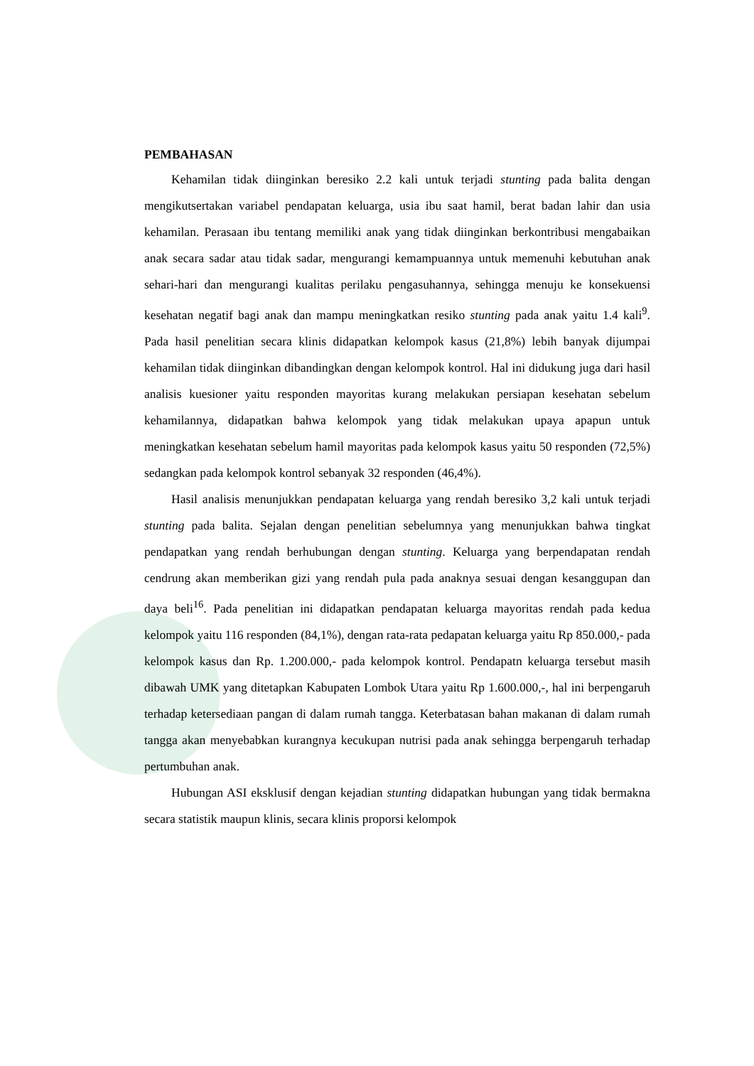PEMBAHASAN
Kehamilan tidak diinginkan beresiko 2.2 kali untuk terjadi stunting pada balita dengan mengikutsertakan variabel pendapatan keluarga, usia ibu saat hamil, berat badan lahir dan usia kehamilan. Perasaan ibu tentang memiliki anak yang tidak diinginkan berkontribusi mengabaikan anak secara sadar atau tidak sadar, mengurangi kemampuannya untuk memenuhi kebutuhan anak sehari-hari dan mengurangi kualitas perilaku pengasuhannya, sehingga menuju ke konsekuensi kesehatan negatif bagi anak dan mampu meningkatkan resiko stunting pada anak yaitu 1.4 kali<sup>9</sup>. Pada hasil penelitian secara klinis didapatkan kelompok kasus (21,8%) lebih banyak dijumpai kehamilan tidak diinginkan dibandingkan dengan kelompok kontrol. Hal ini didukung juga dari hasil analisis kuesioner yaitu responden mayoritas kurang melakukan persiapan kesehatan sebelum kehamilannya, didapatkan bahwa kelompok yang tidak melakukan upaya apapun untuk meningkatkan kesehatan sebelum hamil mayoritas pada kelompok kasus yaitu 50 responden (72,5%) sedangkan pada kelompok kontrol sebanyak 32 responden (46,4%).
Hasil analisis menunjukkan pendapatan keluarga yang rendah beresiko 3,2 kali untuk terjadi stunting pada balita. Sejalan dengan penelitian sebelumnya yang menunjukkan bahwa tingkat pendapatkan yang rendah berhubungan dengan stunting. Keluarga yang berpendapatan rendah cendrung akan memberikan gizi yang rendah pula pada anaknya sesuai dengan kesanggupan dan daya beli<sup>16</sup>. Pada penelitian ini didapatkan pendapatan keluarga mayoritas rendah pada kedua kelompok yaitu 116 responden (84,1%), dengan rata-rata pedapatan keluarga yaitu Rp 850.000,- pada kelompok kasus dan Rp. 1.200.000,- pada kelompok kontrol. Pendapatn keluarga tersebut masih dibawah UMK yang ditetapkan Kabupaten Lombok Utara yaitu Rp 1.600.000,-, hal ini berpengaruh terhadap ketersediaan pangan di dalam rumah tangga. Keterbatasan bahan makanan di dalam rumah tangga akan menyebabkan kurangnya kecukupan nutrisi pada anak sehingga berpengaruh terhadap pertumbuhan anak.
Hubungan ASI eksklusif dengan kejadian stunting didapatkan hubungan yang tidak bermakna secara statistik maupun klinis, secara klinis proporsi kelompok